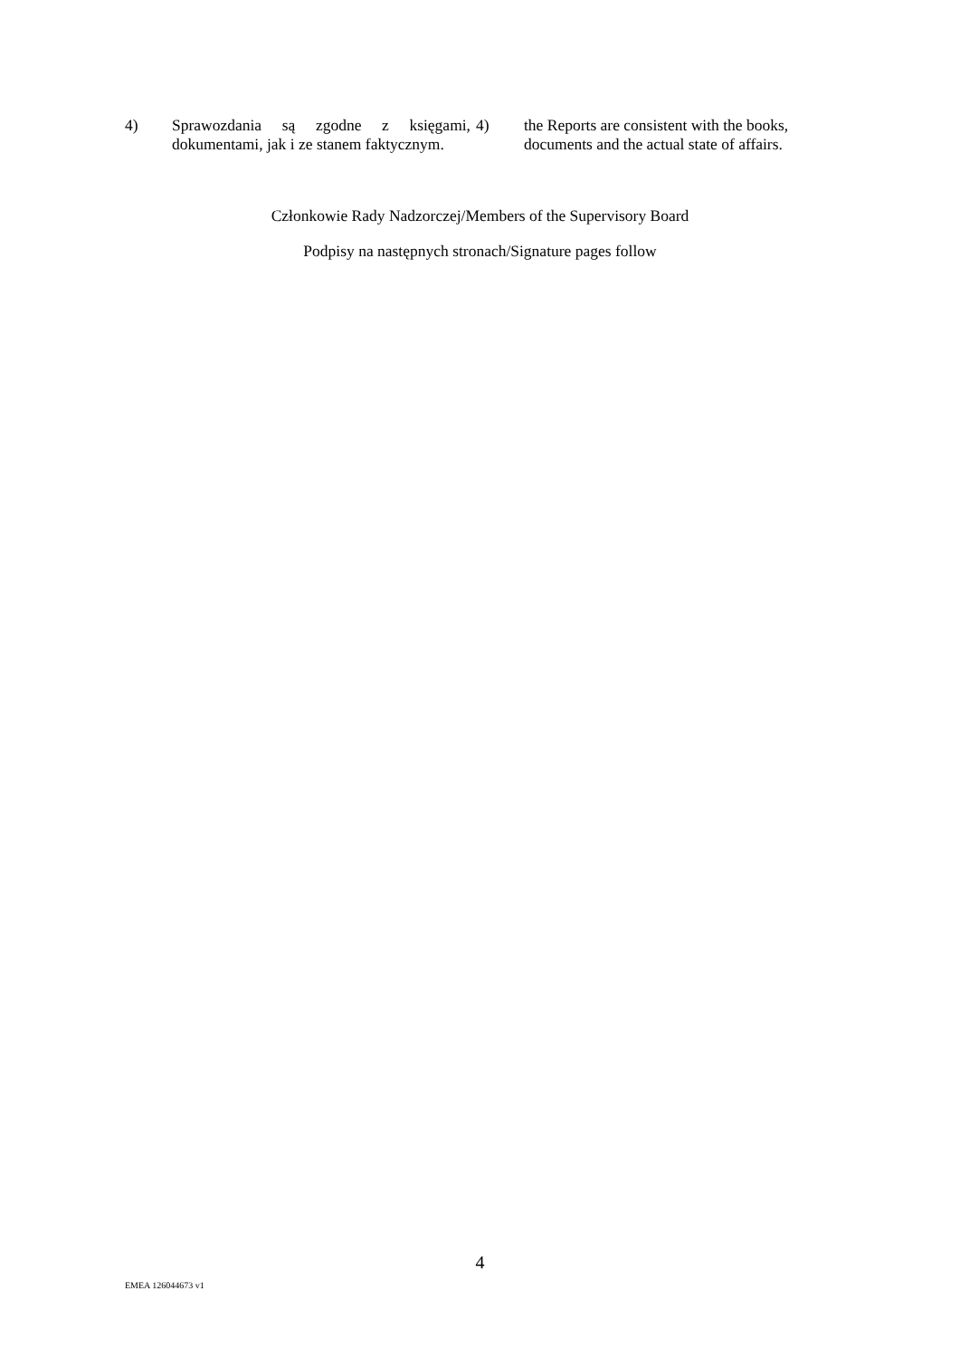4) Sprawozdania są zgodne z księgami, dokumentami, jak i ze stanem faktycznym.
4) the Reports are consistent with the books, documents and the actual state of affairs.
Członkowie Rady Nadzorczej/Members of the Supervisory Board
Podpisy na następnych stronach/Signature pages follow
4
EMEA 126044673 v1